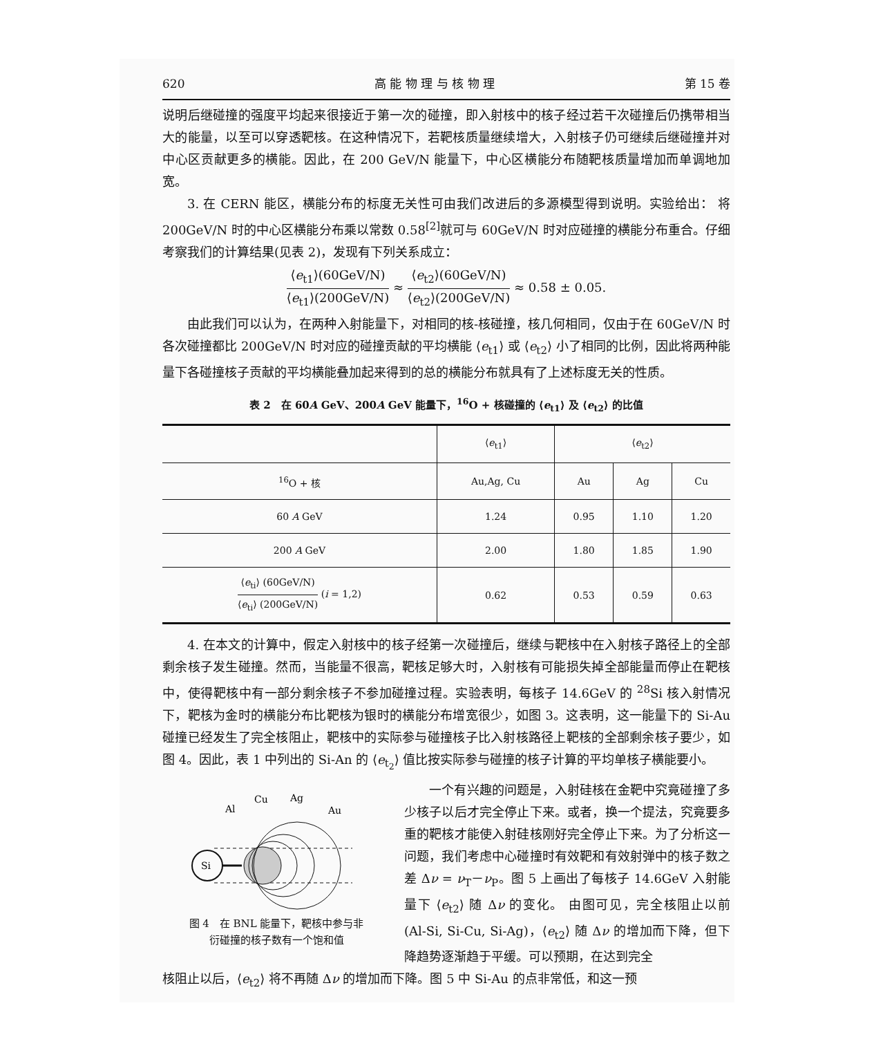620 高 能 物 理 与 核 物 理 第 15 卷
说明后继碰撞的强度平均起来很接近于第一次的碰撞，即入射核中的核子经过若干次碰撞后仍携带相当大的能量，以至可以穿透靶核。在这种情况下，若靶核质量继续增大，入射核子仍可继续后继碰撞并对中心区贡献更多的横能。因此，在 200 GeV/N 能量下，中心区横能分布随靶核质量增加而单调地加宽。
3. 在 CERN 能区，横能分布的标度无关性可由我们改进后的多源模型得到说明。实验给出： 将 200GeV/N 时的中心区横能分布乘以常数 0.58<sup>[2]</sup>就可与 60GeV/N 时对应碰撞的横能分布重合。仔细考察我们的计算结果(见表 2)，发现有下列关系成立：
⟨e<sub>t1</sub>⟩(60GeV/N) ⟨e<sub>t1</sub>⟩(200GeV/N) ≈ ⟨e<sub>t2</sub>⟩(60GeV/N) ⟨e<sub>t2</sub>⟩(200GeV/N) ≈ 0.58 ± 0.05.
由此我们可以认为，在两种入射能量下，对相同的核-核碰撞，核几何相同，仅由于在 60GeV/N 时各次碰撞都比 200GeV/N 时对应的碰撞贡献的平均横能 ⟨e<sub>t1</sub>⟩ 或 ⟨e<sub>t2</sub>⟩ 小了相同的比例，因此将两种能量下各碰撞核子贡献的平均横能叠加起来得到的总的横能分布就具有了上述标度无关的性质。
表 2　在 60A GeV、200A GeV 能量下，<sup>16</sup>O + 核碰撞的 ⟨e<sub>t1</sub>⟩ 及 ⟨e<sub>t2</sub>⟩ 的比值
| | ⟨ e<sub>t1</sub>⟩ | ⟨ e<sub>t2</sub>⟩ | | |
| --- | --- | --- | --- | --- |
| <sup>16</sup>O + 核 | Au,Ag, Cu | Au | Ag | Cu |
| 60 A GeV | 1.24 | 0.95 | 1.10 | 1.20 |
| 200 A GeV | 2.00 | 1.80 | 1.85 | 1.90 |
| ⟨ e<sub>ti</sub>⟩ (60GeV/N) ⟨ e<sub>ti</sub>⟩ (200GeV/N) ( i = 1,2) | 0.62 | 0.53 | 0.59 | 0.63 |
4. 在本文的计算中，假定入射核中的核子经第一次碰撞后，继续与靶核中在入射核子路径上的全部剩余核子发生碰撞。然而，当能量不很高，靶核足够大时，入射核有可能损失掉全部能量而停止在靶核中，使得靶核中有一部分剩余核子不参加碰撞过程。实验表明，每核子 14.6GeV 的 <sup>28</sup>Si 核入射情况下，靶核为金时的横能分布比靶核为银时的横能分布增宽很少，如图 3。这表明，这一能量下的 Si-Au 碰撞已经发生了完全核阻止，靶核中的实际参与碰撞核子比入射核路径上靶核的全部剩余核子要少，如图 4。因此，表 1 中列出的 Si-An 的 ⟨e<sub>t<sub>2</sub></sub>⟩ 值比按实际参与碰撞的核子计算的平均单核子横能要小。
Al
Cu
Ag
Au
Si
图 4　在 BNL 能量下，靶核中参与非
衍碰撞的核子数有一个饱和值
一个有兴趣的问题是，入射硅核在金靶中究竟碰撞了多少核子以后才完全停止下来。或者，换一个提法，究竟要多重的靶核才能使入射硅核刚好完全停止下来。为了分析这一问题，我们考虑中心碰撞时有效靶和有效射弹中的核子数之差 Δν = ν<sub>T</sub>－ν<sub>P</sub>。图 5 上画出了每核子 14.6GeV 入射能量下 ⟨e<sub>t2</sub>⟩ 随 Δν 的变化。 由图可见，完全核阻止以前 (Al-Si, Si-Cu, Si-Ag)，⟨e<sub>t2</sub>⟩ 随 Δν 的增加而下降，但下降趋势逐渐趋于平缓。可以预期，在达到完全
核阻止以后，⟨e<sub>t2</sub>⟩ 将不再随 Δν 的增加而下降。图 5 中 Si-Au 的点非常低，和这一预